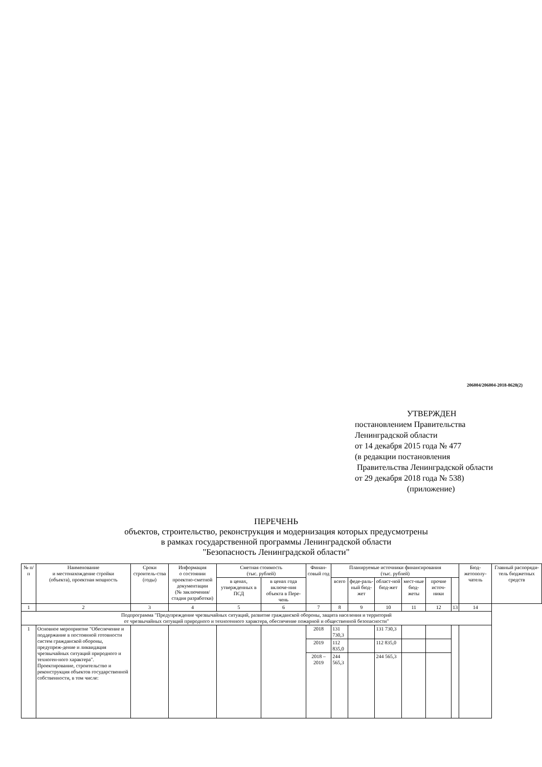206004/206004-2018-8628(2)
УТВЕРЖДЕН
постановлением Правительства
Ленинградской области
от 14 декабря 2015 года № 477
(в редакции постановления
Правительства Ленинградской области
от 29 декабря 2018 года № 538)
(приложение)
ПЕРЕЧЕНЬ
объектов, строительство, реконструкция и модернизация которых предусмотрены
в рамках государственной программы Ленинградской области
"Безопасность Ленинградской области"
| № п/п | Наименование и местонахождение стройки (объекта), проектная мощность | Сроки строитель-ства (годы) | Информация о состоянии проектно-сметной документации (№ заключения/ стадия разработки) | Сметная стоимость (тыс. рублей) | | Финан-совый год | Планируемые источники финансирования (тыс. рублей) | | | | | | Бюд-жетополу-чатель | Главный распоряди-тель бюджетных средств |
| --- | --- | --- | --- | --- | --- | --- | --- | --- | --- | --- | --- | --- | --- | --- |
| | | | | в ценах, утвержденных в ПСД | в ценах года включе-ния объекта в Пере-чень | | всего | феде-раль-ный бюд-жет | област-ной бюд-жет | мест-ные бюд-жеты | прочие источ-ники | | | |
| 1 | 2 | 3 | 4 | 5 | 6 | 7 | 8 | 9 | 10 | 11 | 12 | 13 | 14 | |
| Подпрограмма "Предупреждение чрезвычайных ситуаций, развитие гражданской обороны, защита населения и территорий от чрезвычайных ситуаций природного и техногенного характера, обеспечение пожарной и общественной безопасности" | | | | | | | | | | | | | | |
| 1 | Основное мероприятие "Обеспечение и поддержание в постоянной готовности систем гражданской обороны, предупреж-дение и ликвидация чрезвычайных ситуаций природного и техноген-ного характера". Проектирование, строительство и реконструкция объектов государственной собственности, в том числе: | | | | | 2018 | 131 730,3 | | 131 730,3 | | | | | |
| | | | | | | 2019 | 112 835,0 | | 112 835,0 | | | | | |
| | | | | | | 2018 – 2019 | 244 565,3 | | 244 565,3 | | | | | |